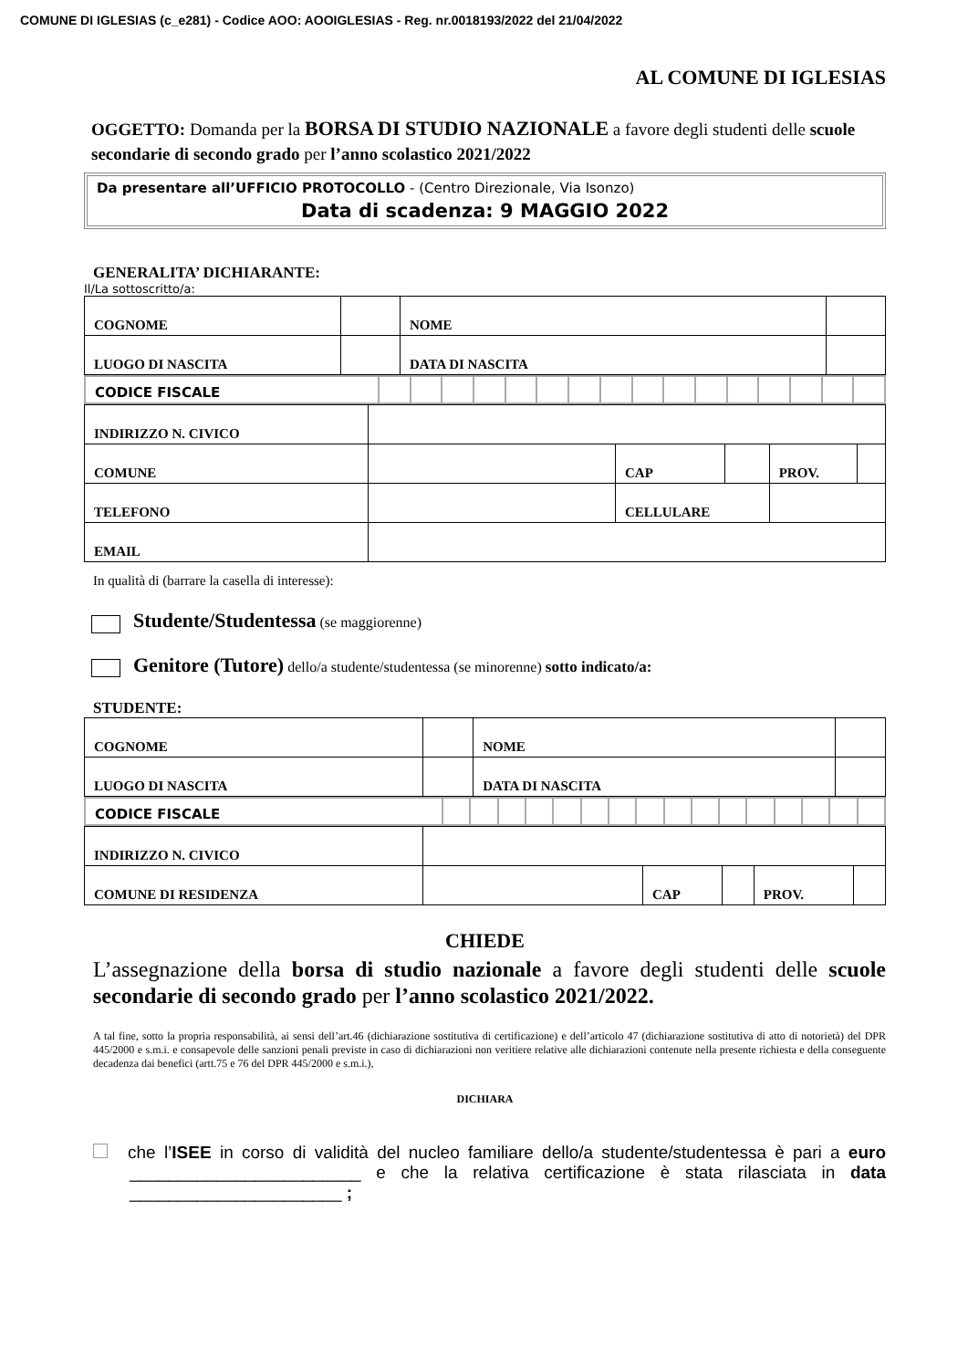COMUNE DI IGLESIAS (c_e281) - Codice AOO: AOOIGLESIAS - Reg. nr.0018193/2022 del 21/04/2022
AL COMUNE DI IGLESIAS
OGGETTO: Domanda per la BORSA DI STUDIO NAZIONALE a favore degli studenti delle scuole secondarie di secondo grado per l’anno scolastico 2021/2022
Da presentare all’UFFICIO PROTOCOLLO - (Centro Direzionale, Via Isonzo)
Data di scadenza: 9 MAGGIO 2022
GENERALITA’ DICHIARANTE:
Il/La sottoscritto/a:
| COGNOME | | NOME | | |
| LUOGO DI NASCITA | | DATA DI NASCITA | | |
| CODICE FISCALE | | | | | | | | | | | | | | | | |
| INDIRIZZO N. CIVICO | | | | | |
| COMUNE | | CAP | | PROV. | |
| TELEFONO | | CELLULARE | | | |
| EMAIL | | | | | |
In qualità di (barrare la casella di interesse):
Studente/Studentessa (se maggiorenne)
Genitore (Tutore) dello/a studente/studentessa (se minorenne) sotto indicato/a:
STUDENTE:
| COGNOME | | NOME | | |
| LUOGO DI NASCITA | | DATA DI NASCITA | | |
| CODICE FISCALE | | | | | | | | | | | | | | | | |
| INDIRIZZO N. CIVICO | | | | | |
| COMUNE DI RESIDENZA | | CAP | | PROV. | |
CHIEDE
L’assegnazione della borsa di studio nazionale a favore degli studenti delle scuole secondarie di secondo grado per l’anno scolastico 2021/2022.
A tal fine, sotto la propria responsabilità, ai sensi dell’art.46 (dichiarazione sostitutiva di certificazione) e dell’articolo 47 (dichiarazione sostitutiva di atto di notorietà) del DPR 445/2000 e s.m.i. e consapevole delle sanzioni penali previste in caso di dichiarazioni non veritiere relative alle dichiarazioni contenute nella presente richiesta e della conseguente decadenza dai benefici (artt.75 e 76 del DPR 445/2000 e s.m.i.),
DICHIARA
che l’ISEE in corso di validità del nucleo familiare dello/a studente/studentessa è pari a euro ________________________ e che la relativa certificazione è stata rilasciata in data ______________________ ;